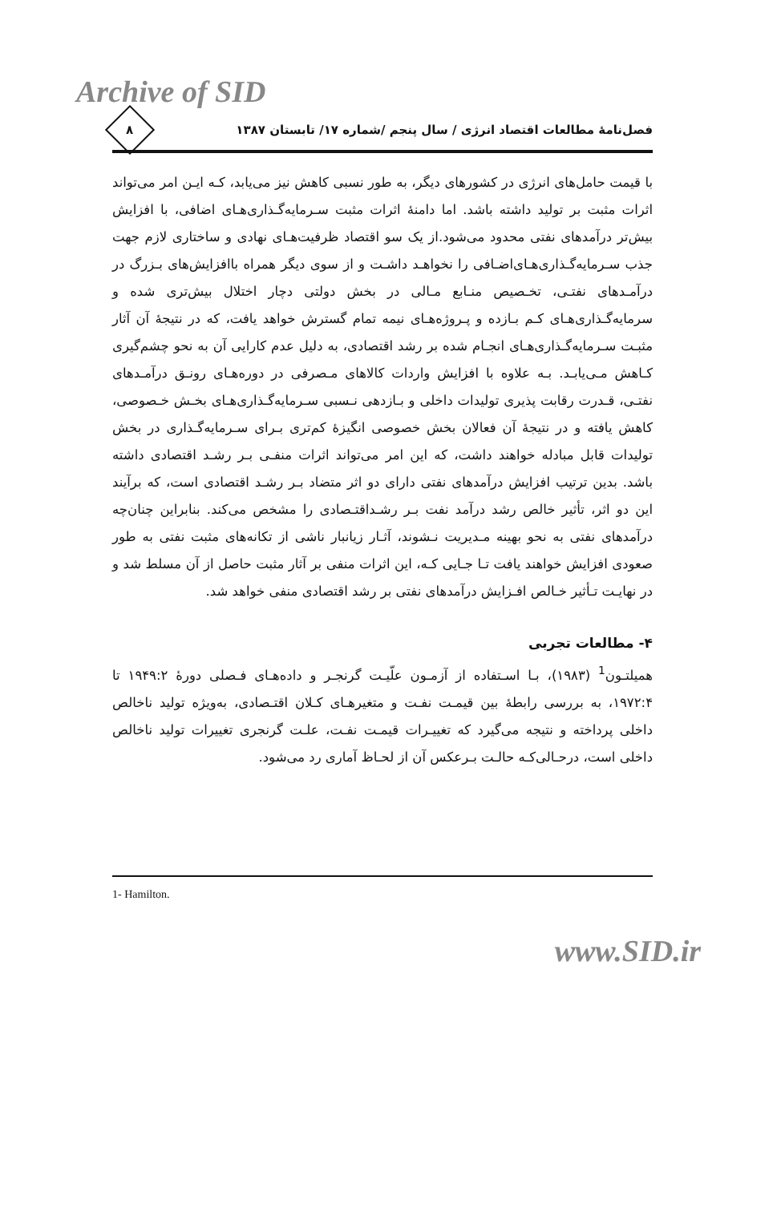Archive of SID
فصل‌نامهٔ مطالعات اقتصاد انرژی / سال پنجم /شماره ۱۷/ تابستان ۱۳۸۷
۸
با قیمت حامل‌های انرژی در کشورهای دیگر، به طور نسبی کاهش نیز می‌یابد، کـه ایـن امر می‌تواند اثرات مثبت بر تولید داشته باشد. اما دامنهٔ اثرات مثبت سـرمایه‌گـذاری‌هـای اضافی، با افزایش بیش‌تر درآمدهای نفتی محدود می‌شود.از یک سو اقتصاد ظرفیت‌هـای نهادی و ساختاری لازم جهت جذب سـرمایه‌گـذاری‌هـای‌اضـافی را نخواهـد داشـت و از سوی دیگر همراه باافزایش‌های بـزرگ در درآمـدهای نفتـی، تخـصیص منـابع مـالی در بخش دولتی دچار اختلال بیش‌تری شده و سرمایه‌گـذاری‌هـای کـم بـازده و پـروژه‌هـای نیمه تمام گسترش خواهد یافت، که در نتیجهٔ آن آثار مثبـت سـرمایه‌گـذاری‌هـای انجـام شده بر رشد اقتصادی، به دلیل عدم کارایی آن به نحو چشم‌گیری کـاهش مـی‌یابـد. بـه علاوه با افزایش واردات کالاهای مـصرفی در دوره‌هـای رونـق درآمـدهای نفتـی، قـدرت رقابت پذیری تولیدات داخلی و بـازدهی نـسبی سـرمایه‌گـذاری‌هـای بخـش خـصوصی، کاهش یافته و در نتیجهٔ آن فعالان بخش خصوصی انگیزهٔ کم‌تری بـرای سـرمایه‌گـذاری در بخش تولیدات قابل مبادله خواهند داشت، که این امر می‌تواند اثرات منفـی بـر رشـد اقتصادی داشته باشد. بدین ترتیب افزایش درآمدهای نفتی دارای دو اثر متضاد بـر رشـد اقتصادی است، که برآیند این دو اثر، تأثیر خالص رشد درآمد نفت بـر رشـداقتـصادی را مشخص می‌کند. بنابراین چنان‌چه درآمدهای نفتی به نحو بهینه مـدیریت نـشوند، آثـار زیانبار ناشی از تکانه‌های مثبت نفتی به طور صعودی افزایش خواهند یافت تـا جـایی کـه، این اثرات منفی بر آثار مثبت حاصل از آن مسلط شد و در نهایـت تـأثیر خـالص افـزایش درآمدهای نفتی بر رشد اقتصادی منفی خواهد شد.
۴- مطالعات تجربی
همیلتـون<sup>1</sup> (۱۹۸۳)، بـا اسـتفاده از آزمـون علّیـت گرنجـر و داده‌هـای فـصلی دورهٔ ۱۹۴۹:۲ تا ۱۹۷۲:۴، به بررسی رابطهٔ بین قیمـت نفـت و متغیرهـای کـلان اقتـصادی، به‌ویژه تولید ناخالص داخلی پرداخته و نتیجه می‌گیرد که تغییـرات قیمـت نفـت، علـت گرنجری تغییرات تولید ناخالص داخلی است، درحـالی‌کـه حالـت بـرعکس آن از لحـاظ آماری رد می‌شود.
1- Hamilton.
www.SID.ir